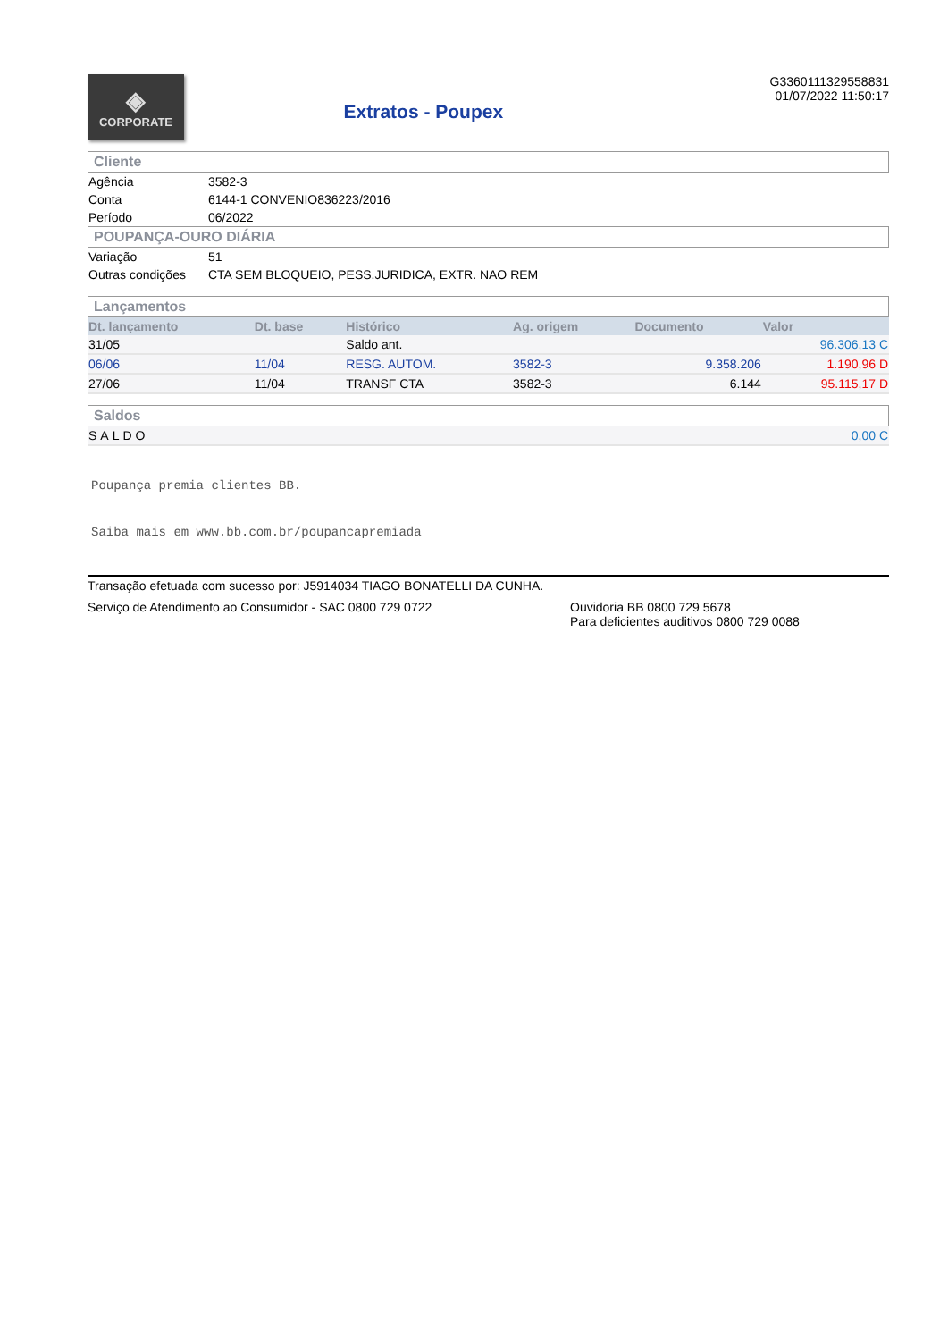◈
CORPORATE
Extratos - Poupex
G3360111329558831
01/07/2022 11:50:17
Cliente
| Agência | 3582-3 |
| Conta | 6144-1 CONVENIO836223/2016 |
| Período | 06/2022 |
POUPANÇA-OURO DIÁRIA
| Variação | 51 |
| Outras condições | CTA SEM BLOQUEIO, PESS.JURIDICA, EXTR. NAO REM |
Lançamentos
| Dt. lançamento | Dt. base | Histórico | Ag. origem | Documento | Valor |
| --- | --- | --- | --- | --- | --- |
| 31/05 | | Saldo ant. | | | 96.306,13 C |
| 06/06 | 11/04 | RESG. AUTOM. | 3582-3 | 9.358.206 | 1.190,96 D |
| 27/06 | 11/04 | TRANSF CTA | 3582-3 | 6.144 | 95.115,17 D |
Saldos
| SALDO | 0,00 C |
Poupança premia clientes BB.
Saiba mais em www.bb.com.br/poupancapremiada
Transação efetuada com sucesso por: J5914034 TIAGO BONATELLI DA CUNHA.
Serviço de Atendimento ao Consumidor - SAC 0800 729 0722 Ouvidoria BB 0800 729 5678
Para deficientes auditivos 0800 729 0088